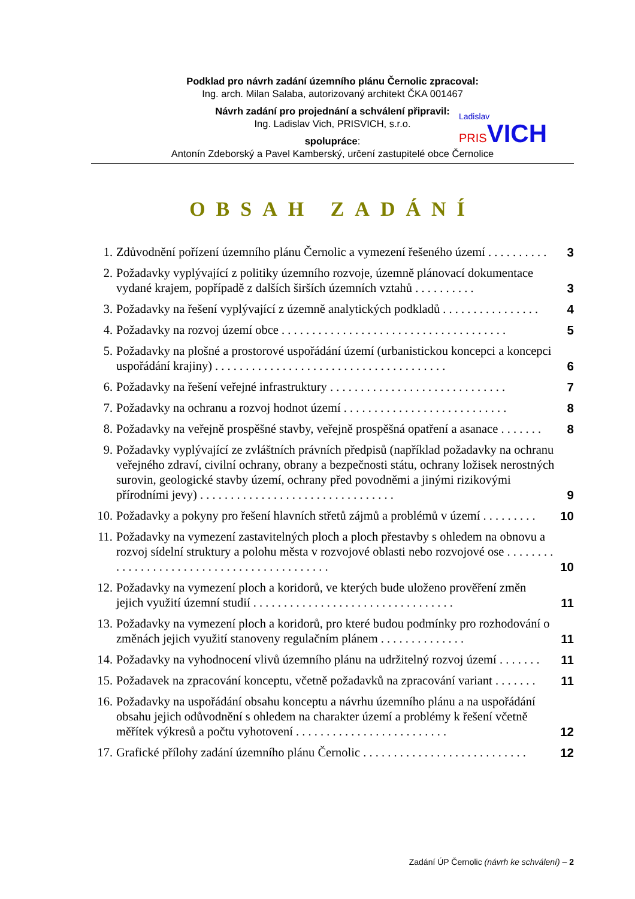Podklad pro návrh zadání územního plánu Černolic zpracoval:
Ing. arch. Milan Salaba, autorizovaný architekt ČKA 001467
Návrh zadání pro projednání a schválení připravil:
Ing. Ladislav Vich, PRISVICH, s.r.o.
spolupráce:
Antonín Zdeborský a Pavel Kamberský, určení zastupitelé obce Černolice
Ladislav
PRIS VICH
OBSAH ZADÁNÍ
1. Zdůvodnění pořízení územního plánu Černolic a vymezení řešeného území . . . . . . . . . . 3
2. Požadavky vyplývající z politiky územního rozvoje, územně plánovací dokumentace vydané krajem, popřípadě z dalších širších územních vztahů . . . . . . . . . . 3
3. Požadavky na řešení vyplývající z územně analytických podkladů . . . . . . . . . . . . . . . . 4
4. Požadavky na rozvoj území obce . . . . . . . . . . . . . . . . . . . . . . . . . . . . . . . . . . . . . 5
5. Požadavky na plošné a prostorové uspořádání území (urbanistickou koncepci a koncepci uspořádání krajiny) . . . . . . . . . . . . . . . . . . . . . . . . . . . . . . . . . . . . . . 6
6. Požadavky na řešení veřejné infrastruktury . . . . . . . . . . . . . . . . . . . . . . . . . . . . . 7
7. Požadavky na ochranu a rozvoj hodnot území . . . . . . . . . . . . . . . . . . . . . . . . . . . 8
8. Požadavky na veřejně prospěšné stavby, veřejně prospěšná opatření a asanace . . . . . . . 8
9. Požadavky vyplývající ze zvláštních právních předpisů (například požadavky na ochranu veřejného zdraví, civilní ochrany, obrany a bezpečnosti státu, ochrany ložisek nerostných surovin, geologické stavby území, ochrany před povodněmi a jinými rizikovými přírodními jevy) . . . . . . . . . . . . . . . . . . . . . . . . . . . . . . . . 9
10. Požadavky a pokyny pro řešení hlavních střetů zájmů a problémů v území . . . . . . . . . 10
11. Požadavky na vymezení zastavitelných ploch a ploch přestavby s ohledem na obnovu a rozvoj sídelní struktury a polohu města v rozvojové oblasti nebo rozvojové ose . . . . . . . . . . . . . . . . . . . . . . . . . . . . . . . . . . . . . . . . . . . 10
12. Požadavky na vymezení ploch a koridorů, ve kterých bude uloženo prověření změn jejich využití územní studií . . . . . . . . . . . . . . . . . . . . . . . . . . . . . . . . . 11
13. Požadavky na vymezení ploch a koridorů, pro které budou podmínky pro rozhodování o změnách jejich využití stanoveny regulačním plánem . . . . . . . . . . . . . . 11
14. Požadavky na vyhodnocení vlivů územního plánu na udržitelný rozvoj území . . . . . . . 11
15. Požadavek na zpracování konceptu, včetně požadavků na zpracování variant . . . . . . . 11
16. Požadavky na uspořádání obsahu konceptu a návrhu územního plánu a na uspořádání obsahu jejich odůvodnění s ohledem na charakter území a problémy k řešení včetně měřítek výkresů a počtu vyhotovení . . . . . . . . . . . . . . . . . . . . . . . . . 12
17. Grafické přílohy zadání územního plánu Černolic . . . . . . . . . . . . . . . . . . . . . . . . . . . 12
Zadání ÚP Černolic (návrh ke schválení) – 2